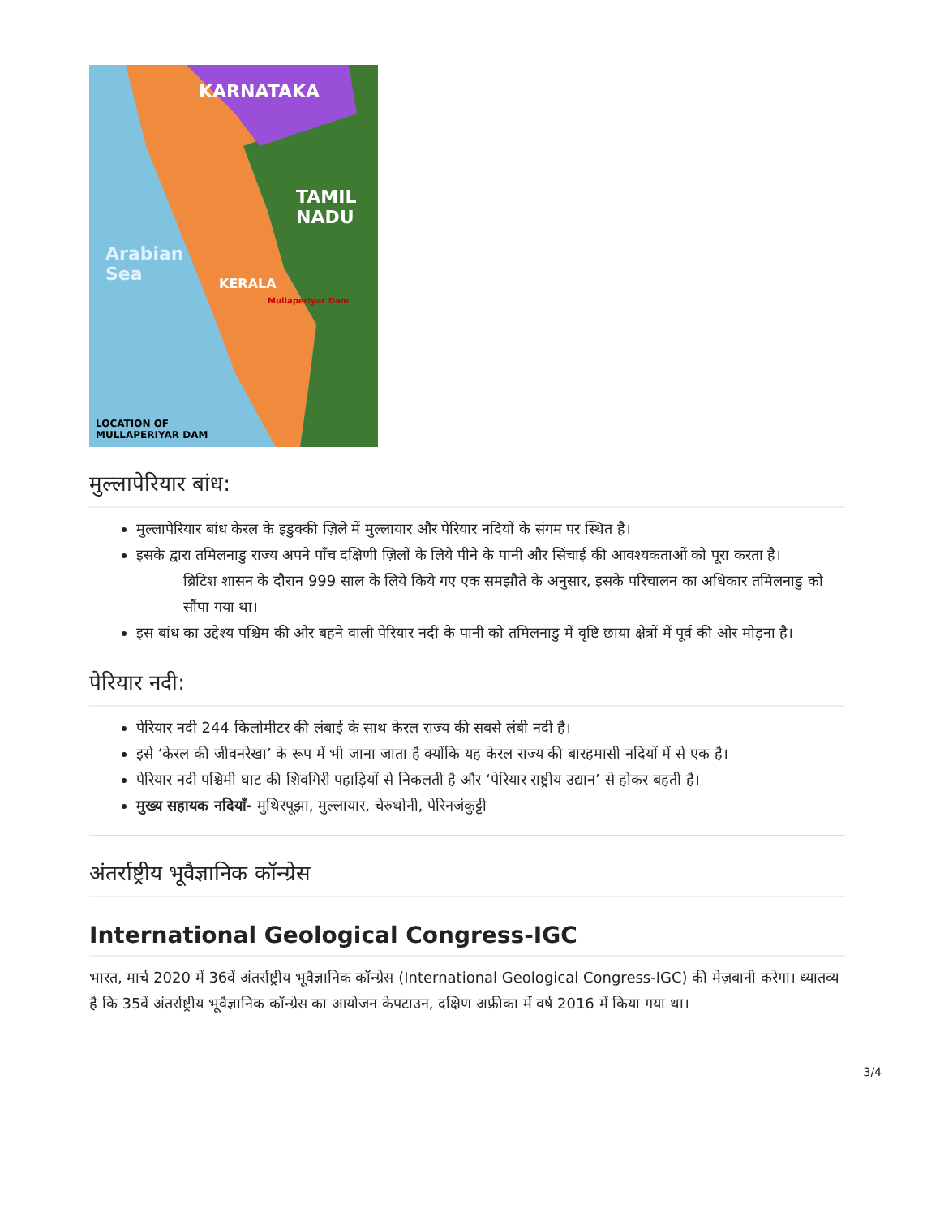KARNATAKA
TAMIL
NADU
Arabian
Sea
KERALA
Mullaperiyar Dam
LOCATION OF
MULLAPERIYAR DAM
मुल्लापेरियार बांध:
मुल्लापेरियार बांध केरल के इडुक्की ज़िले में मुल्लायार और पेरियार नदियों के संगम पर स्थित है।
इसके द्वारा तमिलनाडु राज्य अपने पाँच दक्षिणी ज़िलों के लिये पीने के पानी और सिंचाई की आवश्यकताओं को पूरा करता है।
ब्रिटिश शासन के दौरान 999 साल के लिये किये गए एक समझौते के अनुसार, इसके परिचालन का अधिकार तमिलनाडु को सौंपा गया था।
इस बांध का उद्देश्य पश्चिम की ओर बहने वाली पेरियार नदी के पानी को तमिलनाडु में वृष्टि छाया क्षेत्रों में पूर्व की ओर मोड़ना है।
पेरियार नदी:
पेरियार नदी 244 किलोमीटर की लंबाई के साथ केरल राज्य की सबसे लंबी नदी है।
इसे ‘केरल की जीवनरेखा’ के रूप में भी जाना जाता है क्योंकि यह केरल राज्य की बारहमासी नदियों में से एक है।
पेरियार नदी पश्चिमी घाट की शिवगिरी पहाड़ियों से निकलती है और ‘पेरियार राष्ट्रीय उद्यान’ से होकर बहती है।
मुख्य सहायक नदियाँ- मुथिरपूझा, मुल्लायार, चेरुथोनी, पेरिनजंकुट्टी
अंतर्राष्ट्रीय भूवैज्ञानिक कॉन्ग्रेस
International Geological Congress-IGC
भारत, मार्च 2020 में 36वें अंतर्राष्ट्रीय भूवैज्ञानिक कॉन्ग्रेस (International Geological Congress-IGC) की मेज़बानी करेगा। ध्यातव्य है कि 35वें अंतर्राष्ट्रीय भूवैज्ञानिक कॉन्ग्रेस का आयोजन केपटाउन, दक्षिण अफ्रीका में वर्ष 2016 में किया गया था।
3/4